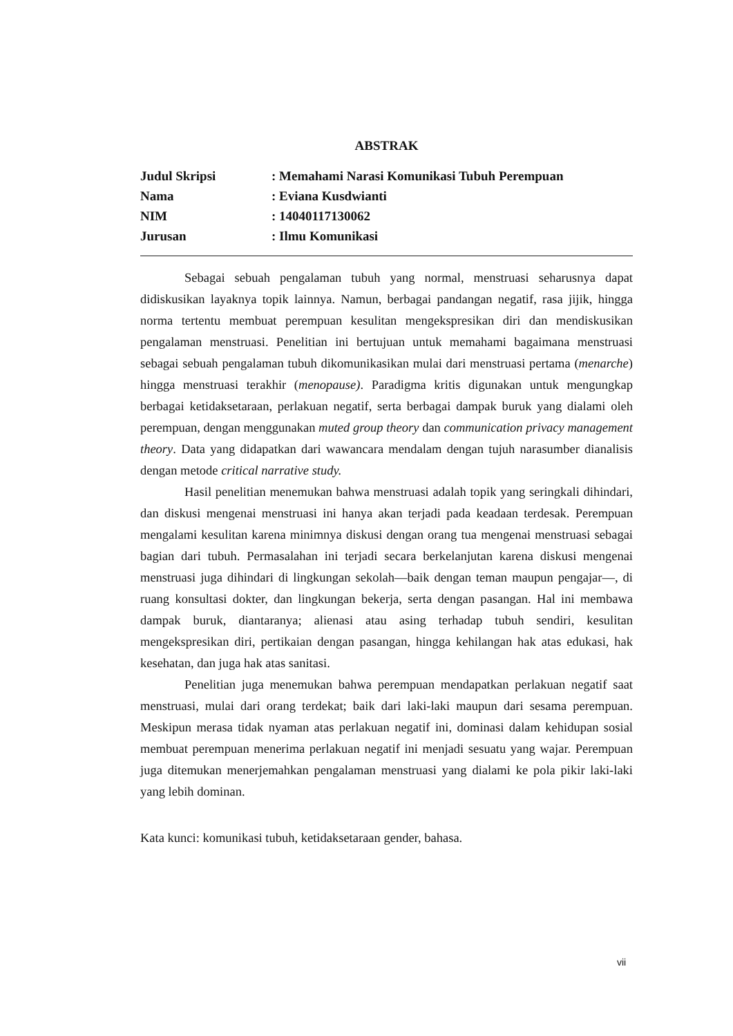ABSTRAK
Judul Skripsi : Memahami Narasi Komunikasi Tubuh Perempuan
Nama : Eviana Kusdwianti
NIM : 14040117130062
Jurusan : Ilmu Komunikasi
Sebagai sebuah pengalaman tubuh yang normal, menstruasi seharusnya dapat didiskusikan layaknya topik lainnya. Namun, berbagai pandangan negatif, rasa jijik, hingga norma tertentu membuat perempuan kesulitan mengekspresikan diri dan mendiskusikan pengalaman menstruasi. Penelitian ini bertujuan untuk memahami bagaimana menstruasi sebagai sebuah pengalaman tubuh dikomunikasikan mulai dari menstruasi pertama (menarche) hingga menstruasi terakhir (menopause). Paradigma kritis digunakan untuk mengungkap berbagai ketidaksetaraan, perlakuan negatif, serta berbagai dampak buruk yang dialami oleh perempuan, dengan menggunakan muted group theory dan communication privacy management theory. Data yang didapatkan dari wawancara mendalam dengan tujuh narasumber dianalisis dengan metode critical narrative study.
Hasil penelitian menemukan bahwa menstruasi adalah topik yang seringkali dihindari, dan diskusi mengenai menstruasi ini hanya akan terjadi pada keadaan terdesak. Perempuan mengalami kesulitan karena minimnya diskusi dengan orang tua mengenai menstruasi sebagai bagian dari tubuh. Permasalahan ini terjadi secara berkelanjutan karena diskusi mengenai menstruasi juga dihindari di lingkungan sekolah—baik dengan teman maupun pengajar—, di ruang konsultasi dokter, dan lingkungan bekerja, serta dengan pasangan. Hal ini membawa dampak buruk, diantaranya; alienasi atau asing terhadap tubuh sendiri, kesulitan mengekspresikan diri, pertikaian dengan pasangan, hingga kehilangan hak atas edukasi, hak kesehatan, dan juga hak atas sanitasi.
Penelitian juga menemukan bahwa perempuan mendapatkan perlakuan negatif saat menstruasi, mulai dari orang terdekat; baik dari laki-laki maupun dari sesama perempuan. Meskipun merasa tidak nyaman atas perlakuan negatif ini, dominasi dalam kehidupan sosial membuat perempuan menerima perlakuan negatif ini menjadi sesuatu yang wajar. Perempuan juga ditemukan menerjemahkan pengalaman menstruasi yang dialami ke pola pikir laki-laki yang lebih dominan.
Kata kunci: komunikasi tubuh, ketidaksetaraan gender, bahasa.
vii